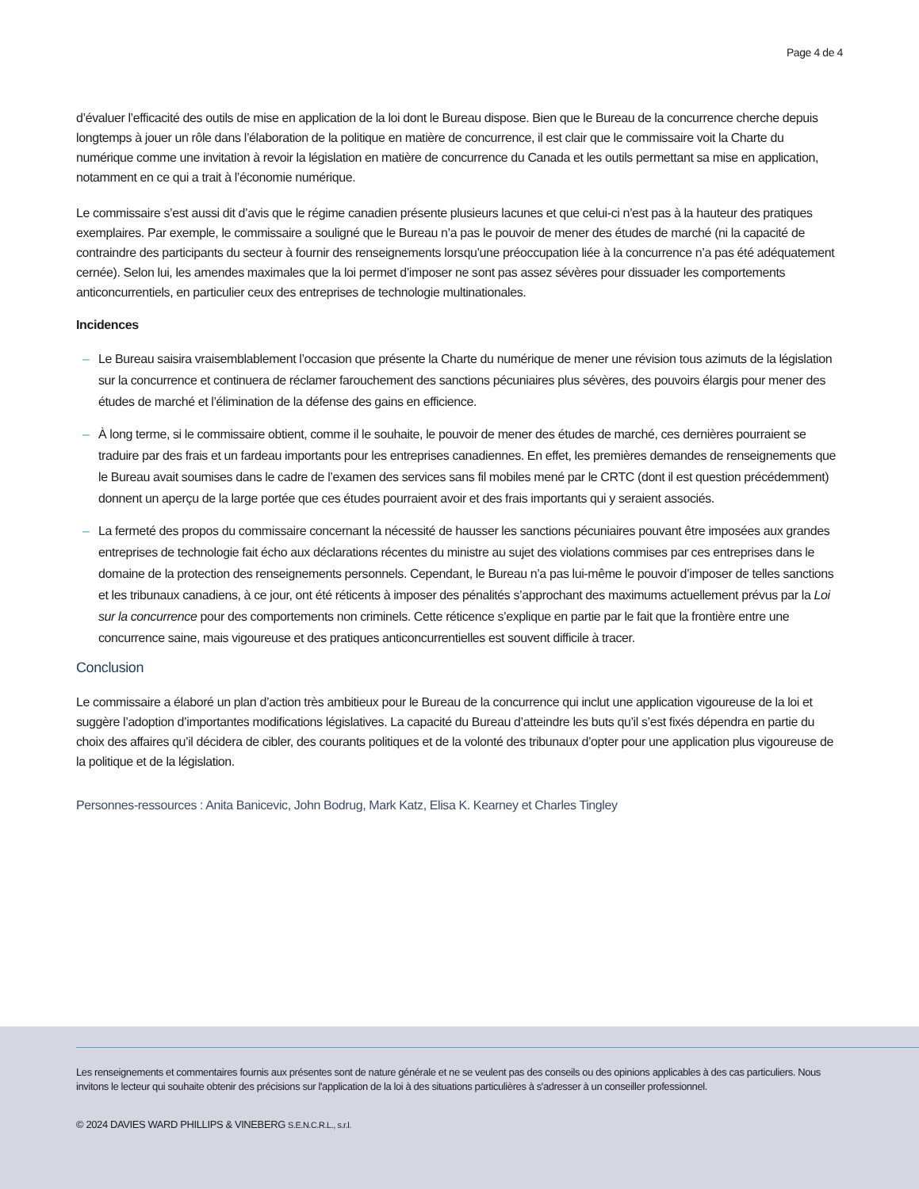Page 4 de 4
d’évaluer l’efficacité des outils de mise en application de la loi dont le Bureau dispose. Bien que le Bureau de la concurrence cherche depuis longtemps à jouer un rôle dans l’élaboration de la politique en matière de concurrence, il est clair que le commissaire voit la Charte du numérique comme une invitation à revoir la législation en matière de concurrence du Canada et les outils permettant sa mise en application, notamment en ce qui a trait à l’économie numérique.
Le commissaire s’est aussi dit d’avis que le régime canadien présente plusieurs lacunes et que celui-ci n’est pas à la hauteur des pratiques exemplaires. Par exemple, le commissaire a souligné que le Bureau n’a pas le pouvoir de mener des études de marché (ni la capacité de contraindre des participants du secteur à fournir des renseignements lorsqu’une préoccupation liée à la concurrence n’a pas été adéquatement cernée). Selon lui, les amendes maximales que la loi permet d’imposer ne sont pas assez sévères pour dissuader les comportements anticoncurrentiels, en particulier ceux des entreprises de technologie multinationales.
Incidences
– Le Bureau saisira vraisemblablement l’occasion que présente la Charte du numérique de mener une révision tous azimuts de la législation sur la concurrence et continuera de réclamer farouchement des sanctions pécuniaires plus sévères, des pouvoirs élargis pour mener des études de marché et l’élimination de la défense des gains en efficience.
– À long terme, si le commissaire obtient, comme il le souhaite, le pouvoir de mener des études de marché, ces dernières pourraient se traduire par des frais et un fardeau importants pour les entreprises canadiennes. En effet, les premières demandes de renseignements que le Bureau avait soumises dans le cadre de l’examen des services sans fil mobiles mené par le CRTC (dont il est question précédemment) donnent un aperçu de la large portée que ces études pourraient avoir et des frais importants qui y seraient associés.
– La fermeté des propos du commissaire concernant la nécessité de hausser les sanctions pécuniaires pouvant être imposées aux grandes entreprises de technologie fait écho aux déclarations récentes du ministre au sujet des violations commises par ces entreprises dans le domaine de la protection des renseignements personnels. Cependant, le Bureau n’a pas lui-même le pouvoir d’imposer de telles sanctions et les tribunaux canadiens, à ce jour, ont été réticents à imposer des pénalités s’approchant des maximums actuellement prévus par la Loi sur la concurrence pour des comportements non criminels. Cette réticence s’explique en partie par le fait que la frontière entre une concurrence saine, mais vigoureuse et des pratiques anticoncurrentielles est souvent difficile à tracer.
Conclusion
Le commissaire a élaboré un plan d’action très ambitieux pour le Bureau de la concurrence qui inclut une application vigoureuse de la loi et suggère l’adoption d’importantes modifications législatives. La capacité du Bureau d’atteindre les buts qu’il s’est fixés dépendra en partie du choix des affaires qu’il décidera de cibler, des courants politiques et de la volonté des tribunaux d’opter pour une application plus vigoureuse de la politique et de la législation.
Personnes-ressources : Anita Banicevic, John Bodrug, Mark Katz, Elisa K. Kearney et Charles Tingley
Les renseignements et commentaires fournis aux présentes sont de nature générale et ne se veulent pas des conseils ou des opinions applicables à des cas particuliers. Nous invitons le lecteur qui souhaite obtenir des précisions sur l'application de la loi à des situations particulières à s'adresser à un conseiller professionnel.
© 2024 DAVIES WARD PHILLIPS & VINEBERG S.E.N.C.R.L., s.r.l.